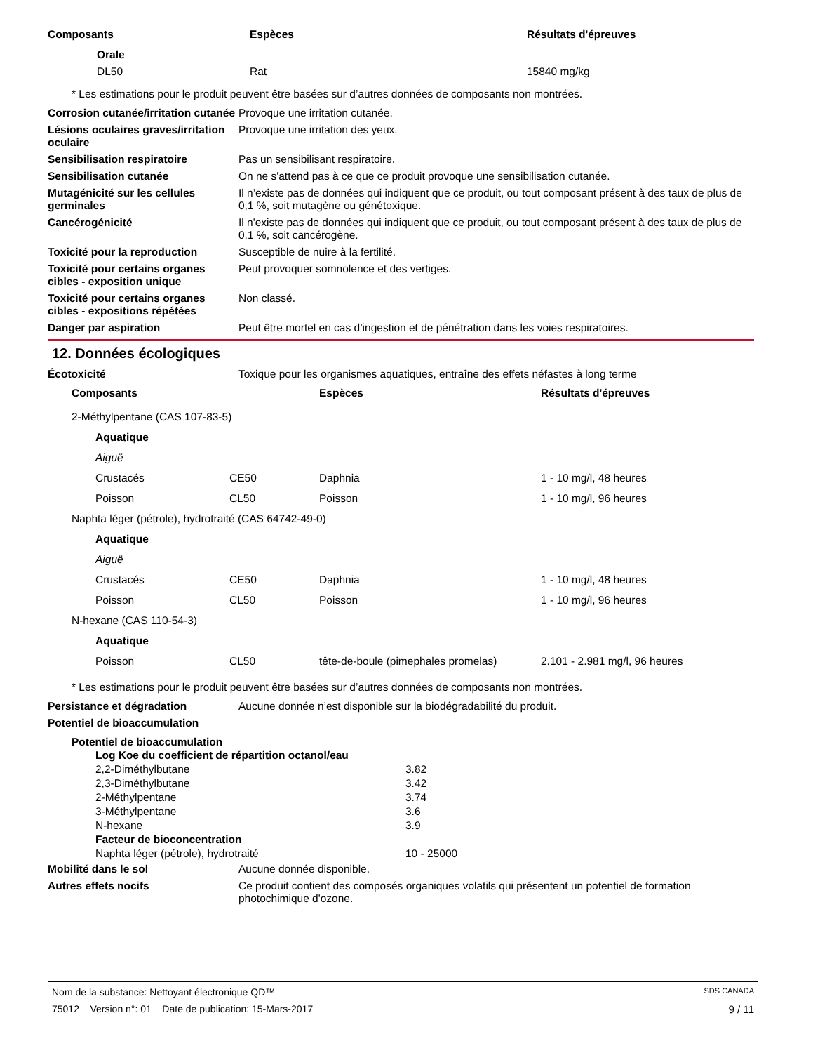| Composants | Espèces | Résultats d'épreuves |
| --- | --- | --- |
| Orale | | |
| DL50 | Rat | 15840 mg/kg |
* Les estimations pour le produit peuvent être basées sur d’autres données de composants non montrées.
| Corrosion cutanée/irritation cutanée | Provoque une irritation cutanée. |
| Lésions oculaires graves/irritation oculaire | Provoque une irritation des yeux. |
| Sensibilisation respiratoire | Pas un sensibilisant respiratoire. |
| Sensibilisation cutanée | On ne s'attend pas à ce que ce produit provoque une sensibilisation cutanée. |
| Mutagénicité sur les cellules germinales | Il n’existe pas de données qui indiquent que ce produit, ou tout composant présent à des taux de plus de 0,1 %, soit mutagène ou génétoxique. |
| Cancérogénicité | Il n'existe pas de données qui indiquent que ce produit, ou tout composant présent à des taux de plus de 0,1 %, soit cancérogène. |
| Toxicité pour la reproduction | Susceptible de nuire à la fertilité. |
| Toxicité pour certains organes cibles - exposition unique | Peut provoquer somnolence et des vertiges. |
| Toxicité pour certains organes cibles - expositions répétées | Non classé. |
| Danger par aspiration | Peut être mortel en cas d’ingestion et de pénétration dans les voies respiratoires. |
12. Données écologiques
| Écotoxicité | Toxique pour les organismes aquatiques, entraîne des effets néfastes à long terme |
| Composants | | Espèces | Résultats d'épreuves |
| --- | --- | --- | --- |
| 2-Méthylpentane (CAS 107-83-5) | | | |
| Aquatique | | | |
| Aiguë | | | |
| Crustacés | CE50 | Daphnia | 1 - 10 mg/l, 48 heures |
| Poisson | CL50 | Poisson | 1 - 10 mg/l, 96 heures |
| Naphta léger (pétrole), hydrotraité (CAS 64742-49-0) | | | |
| Aquatique | | | |
| Aiguë | | | |
| Crustacés | CE50 | Daphnia | 1 - 10 mg/l, 48 heures |
| Poisson | CL50 | Poisson | 1 - 10 mg/l, 96 heures |
| N-hexane (CAS 110-54-3) | | | |
| Aquatique | | | |
| Poisson | CL50 | tête-de-boule (pimephales promelas) | 2.101 - 2.981 mg/l, 96 heures |
* Les estimations pour le produit peuvent être basées sur d’autres données de composants non montrées.
| Persistance et dégradation | Aucune donnée n’est disponible sur la biodégradabilité du produit. |
| Potentiel de bioaccumulation | |
Potentiel de bioaccumulation
| Log Koe du coefficient de répartition octanol/eau | |
| --- | --- |
| 2,2-Diméthylbutane | 3.82 |
| 2,3-Diméthylbutane | 3.42 |
| 2-Méthylpentane | 3.74 |
| 3-Méthylpentane | 3.6 |
| N-hexane | 3.9 |
| Facteur de bioconcentration | |
| Naphta léger (pétrole), hydrotraité | 10 - 25000 |
| Mobilité dans le sol | Aucune donnée disponible. |
| Autres effets nocifs | Ce produit contient des composés organiques volatils qui présentent un potentiel de formation photochimique d'ozone. |
Nom de la substance: Nettoyant électronique QD™ SDS CANADA
75012 Version n°: 01 Date de publication: 15-Mars-2017 9 / 11